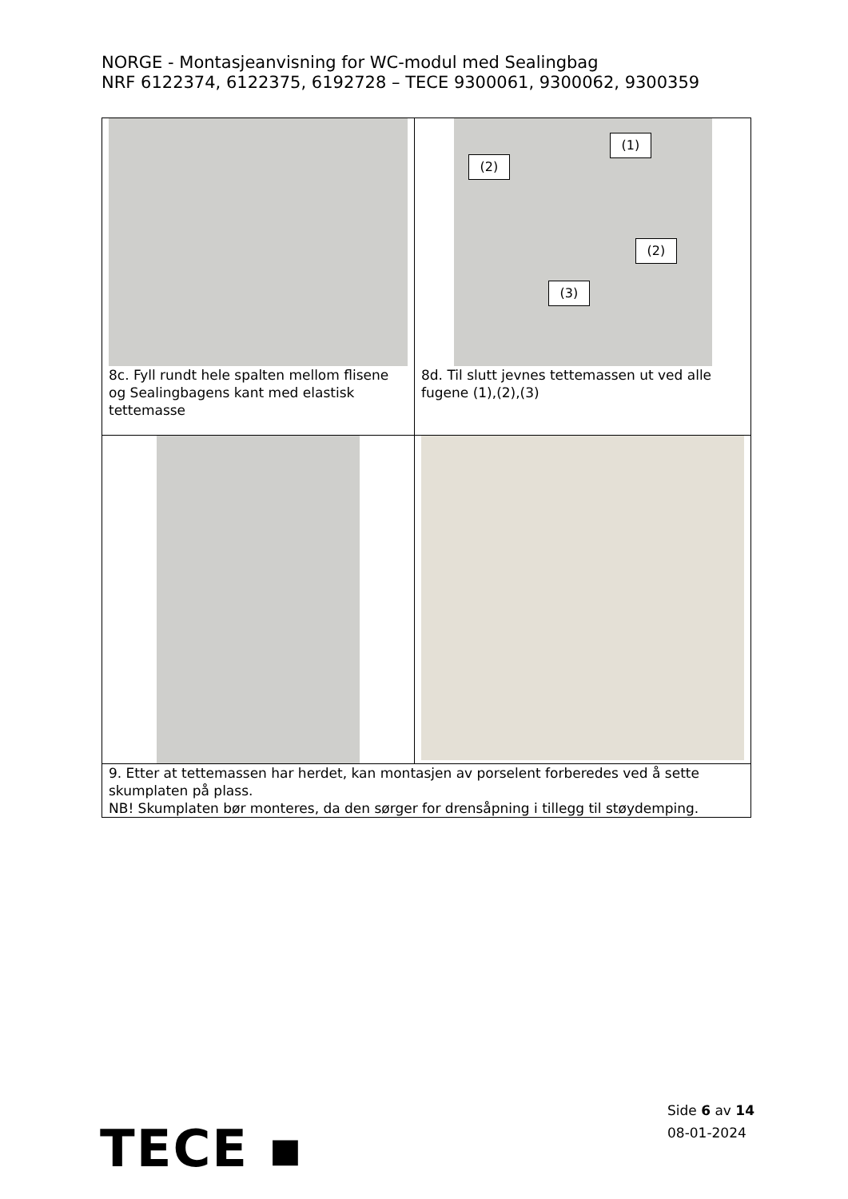NORGE - Montasjeanvisning for WC-modul med Sealingbag
NRF 6122374, 6122375, 6192728 – TECE 9300061, 9300062, 9300359
| 8c. Fyll rundt hele spalten mellom flisene og Sealingbagens kant med elastisk tettemasse | (1) (2) (2) (3) 8d. Til slutt jevnes tettemassen ut ved alle fugene (1),(2),(3) |
| 9. Etter at tettemassen har herdet, kan montasjen av porselent forberedes ved å sette skumplaten på plass. NB! Skumplaten bør monteres, da den sørger for drensåpning i tillegg til støydemping. | |
Side 6 av 14
08-01-2024
TECE ▪